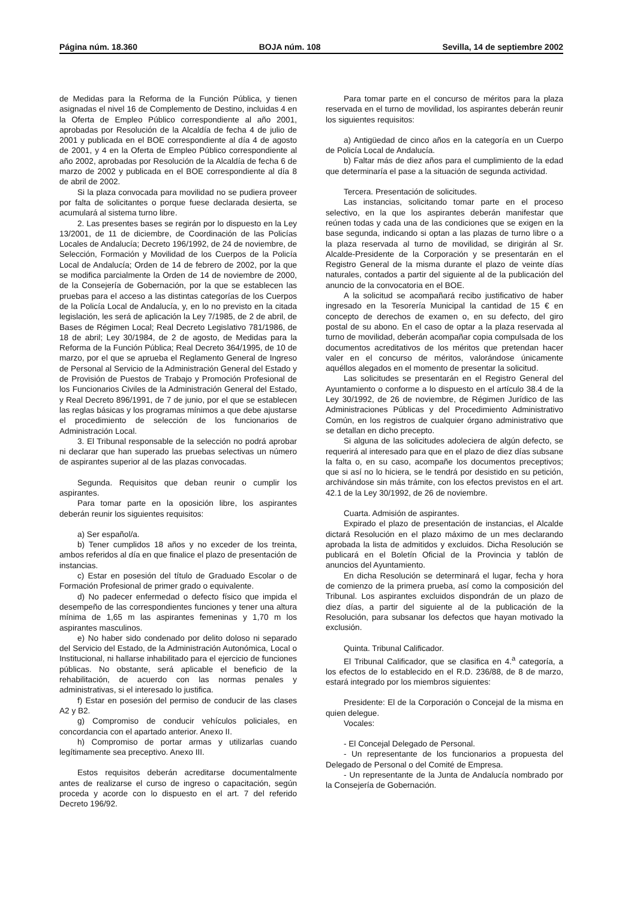Página núm. 18.360 BOJA núm. 108 Sevilla, 14 de septiembre 2002
de Medidas para la Reforma de la Función Pública, y tienen asignadas el nivel 16 de Complemento de Destino, incluidas 4 en la Oferta de Empleo Público correspondiente al año 2001, aprobadas por Resolución de la Alcaldía de fecha 4 de julio de 2001 y publicada en el BOE correspondiente al día 4 de agosto de 2001, y 4 en la Oferta de Empleo Público correspondiente al año 2002, aprobadas por Resolución de la Alcaldía de fecha 6 de marzo de 2002 y publicada en el BOE correspondiente al día 8 de abril de 2002.
Si la plaza convocada para movilidad no se pudiera proveer por falta de solicitantes o porque fuese declarada desierta, se acumulará al sistema turno libre.
2. Las presentes bases se regirán por lo dispuesto en la Ley 13/2001, de 11 de diciembre, de Coordinación de las Policías Locales de Andalucía; Decreto 196/1992, de 24 de noviembre, de Selección, Formación y Movilidad de los Cuerpos de la Policía Local de Andalucía; Orden de 14 de febrero de 2002, por la que se modifica parcialmente la Orden de 14 de noviembre de 2000, de la Consejería de Gobernación, por la que se establecen las pruebas para el acceso a las distintas categorías de los Cuerpos de la Policía Local de Andalucía, y, en lo no previsto en la citada legislación, les será de aplicación la Ley 7/1985, de 2 de abril, de Bases de Régimen Local; Real Decreto Legislativo 781/1986, de 18 de abril; Ley 30/1984, de 2 de agosto, de Medidas para la Reforma de la Función Pública; Real Decreto 364/1995, de 10 de marzo, por el que se aprueba el Reglamento General de Ingreso de Personal al Servicio de la Administración General del Estado y de Provisión de Puestos de Trabajo y Promoción Profesional de los Funcionarios Civiles de la Administración General del Estado, y Real Decreto 896/1991, de 7 de junio, por el que se establecen las reglas básicas y los programas mínimos a que debe ajustarse el procedimiento de selección de los funcionarios de Administración Local.
3. El Tribunal responsable de la selección no podrá aprobar ni declarar que han superado las pruebas selectivas un número de aspirantes superior al de las plazas convocadas.
Segunda. Requisitos que deban reunir o cumplir los aspirantes.
Para tomar parte en la oposición libre, los aspirantes deberán reunir los siguientes requisitos:
a) Ser español/a.
b) Tener cumplidos 18 años y no exceder de los treinta, ambos referidos al día en que finalice el plazo de presentación de instancias.
c) Estar en posesión del título de Graduado Escolar o de Formación Profesional de primer grado o equivalente.
d) No padecer enfermedad o defecto físico que impida el desempeño de las correspondientes funciones y tener una altura mínima de 1,65 m las aspirantes femeninas y 1,70 m los aspirantes masculinos.
e) No haber sido condenado por delito doloso ni separado del Servicio del Estado, de la Administración Autonómica, Local o Institucional, ni hallarse inhabilitado para el ejercicio de funciones públicas. No obstante, será aplicable el beneficio de la rehabilitación, de acuerdo con las normas penales y administrativas, si el interesado lo justifica.
f) Estar en posesión del permiso de conducir de las clases A2 y B2.
g) Compromiso de conducir vehículos policiales, en concordancia con el apartado anterior. Anexo II.
h) Compromiso de portar armas y utilizarlas cuando legítimamente sea preceptivo. Anexo III.
Estos requisitos deberán acreditarse documentalmente antes de realizarse el curso de ingreso o capacitación, según proceda y acorde con lo dispuesto en el art. 7 del referido Decreto 196/92.
Para tomar parte en el concurso de méritos para la plaza reservada en el turno de movilidad, los aspirantes deberán reunir los siguientes requisitos:
a) Antigüedad de cinco años en la categoría en un Cuerpo de Policía Local de Andalucía.
b) Faltar más de diez años para el cumplimiento de la edad que determinaría el pase a la situación de segunda actividad.
Tercera. Presentación de solicitudes.
Las instancias, solicitando tomar parte en el proceso selectivo, en la que los aspirantes deberán manifestar que reúnen todas y cada una de las condiciones que se exigen en la base segunda, indicando si optan a las plazas de turno libre o a la plaza reservada al turno de movilidad, se dirigirán al Sr. Alcalde-Presidente de la Corporación y se presentarán en el Registro General de la misma durante el plazo de veinte días naturales, contados a partir del siguiente al de la publicación del anuncio de la convocatoria en el BOE.
A la solicitud se acompañará recibo justificativo de haber ingresado en la Tesorería Municipal la cantidad de 15 € en concepto de derechos de examen o, en su defecto, del giro postal de su abono. En el caso de optar a la plaza reservada al turno de movilidad, deberán acompañar copia compulsada de los documentos acreditativos de los méritos que pretendan hacer valer en el concurso de méritos, valorándose únicamente aquéllos alegados en el momento de presentar la solicitud.
Las solicitudes se presentarán en el Registro General del Ayuntamiento o conforme a lo dispuesto en el artículo 38.4 de la Ley 30/1992, de 26 de noviembre, de Régimen Jurídico de las Administraciones Públicas y del Procedimiento Administrativo Común, en los registros de cualquier órgano administrativo que se detallan en dicho precepto.
Si alguna de las solicitudes adoleciera de algún defecto, se requerirá al interesado para que en el plazo de diez días subsane la falta o, en su caso, acompañe los documentos preceptivos; que si así no lo hiciera, se le tendrá por desistido en su petición, archivándose sin más trámite, con los efectos previstos en el art. 42.1 de la Ley 30/1992, de 26 de noviembre.
Cuarta. Admisión de aspirantes.
Expirado el plazo de presentación de instancias, el Alcalde dictará Resolución en el plazo máximo de un mes declarando aprobada la lista de admitidos y excluidos. Dicha Resolución se publicará en el Boletín Oficial de la Provincia y tablón de anuncios del Ayuntamiento.
En dicha Resolución se determinará el lugar, fecha y hora de comienzo de la primera prueba, así como la composición del Tribunal. Los aspirantes excluidos dispondrán de un plazo de diez días, a partir del siguiente al de la publicación de la Resolución, para subsanar los defectos que hayan motivado la exclusión.
Quinta. Tribunal Calificador.
El Tribunal Calificador, que se clasifica en 4.<sup>a</sup> categoría, a los efectos de lo establecido en el R.D. 236/88, de 8 de marzo, estará integrado por los miembros siguientes:
Presidente: El de la Corporación o Concejal de la misma en quien delegue.
Vocales:
- El Concejal Delegado de Personal.
- Un representante de los funcionarios a propuesta del Delegado de Personal o del Comité de Empresa.
- Un representante de la Junta de Andalucía nombrado por la Consejería de Gobernación.